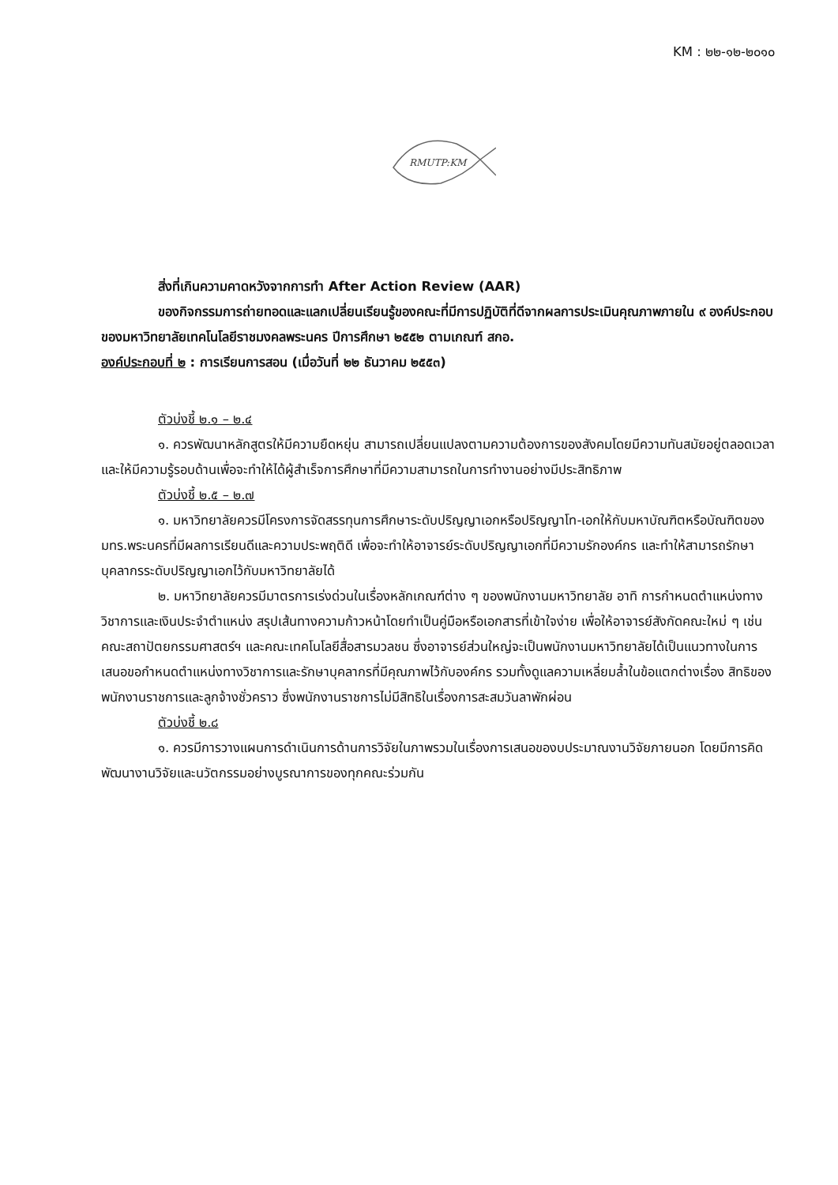KM : ๒๒-๑๒-๒๐๑๐
RMUTP:KM
สิ่งที่เกินความคาดหวังจากการทำ After Action Review (AAR)
ของกิจกรรมการถ่ายทอดและแลกเปลี่ยนเรียนรู้ของคณะที่มีการปฏิบัติที่ดีจากผลการประเมินคุณภาพภายใน ๙ องค์ประกอบ ของมหาวิทยาลัยเทคโนโลยีราชมงคลพระนคร ปีการศึกษา ๒๕๕๒ ตามเกณฑ์ สกอ.
องค์ประกอบที่ ๒ : การเรียนการสอน (เมื่อวันที่ ๒๒ ธันวาคม ๒๕๕๓)
ตัวบ่งชี้ ๒.๑ – ๒.๔
๑. ควรพัฒนาหลักสูตรให้มีความยืดหยุ่น สามารถเปลี่ยนแปลงตามความต้องการของสังคมโดยมีความทันสมัยอยู่ตลอดเวลาและให้มีความรู้รอบด้านเพื่อจะทำให้ได้ผู้สำเร็จการศึกษาที่มีความสามารถในการทำงานอย่างมีประสิทธิภาพ
ตัวบ่งชี้ ๒.๕ – ๒.๗
๑. มหาวิทยาลัยควรมีโครงการจัดสรรทุนการศึกษาระดับปริญญาเอกหรือปริญญาโท-เอกให้กับมหาบัณฑิตหรือบัณฑิตของ มทร.พระนครที่มีผลการเรียนดีและความประพฤติดี เพื่อจะทำให้อาจารย์ระดับปริญญาเอกที่มีความรักองค์กร และทำให้สามารถรักษาบุคลากรระดับปริญญาเอกไว้กับมหาวิทยาลัยได้
๒. มหาวิทยาลัยควรมีมาตรการเร่งด่วนในเรื่องหลักเกณฑ์ต่าง ๆ ของพนักงานมหาวิทยาลัย อาทิ การกำหนดตำแหน่งทางวิชาการและเงินประจำตำแหน่ง สรุปเส้นทางความก้าวหน้าโดยทำเป็นคู่มือหรือเอกสารที่เข้าใจง่าย เพื่อให้อาจารย์สังกัดคณะใหม่ ๆ เช่น คณะสถาปัตยกรรมศาสตร์ฯ และคณะเทคโนโลยีสื่อสารมวลชน ซึ่งอาจารย์ส่วนใหญ่จะเป็นพนักงานมหาวิทยาลัยได้เป็นแนวทางในการเสนอขอกำหนดตำแหน่งทางวิชาการและรักษาบุคลากรที่มีคุณภาพไว้กับองค์กร รวมทั้งดูแลความเหลี่ยมล้ำในข้อแตกต่างเรื่อง สิทธิของพนักงานราชการและลูกจ้างชั่วคราว ซึ่งพนักงานราชการไม่มีสิทธิในเรื่องการสะสมวันลาพักผ่อน
ตัวบ่งชี้ ๒.๘
๑. ควรมีการวางแผนการดำเนินการด้านการวิจัยในภาพรวมในเรื่องการเสนอของบประมาณงานวิจัยภายนอก โดยมีการคิดพัฒนางานวิจัยและนวัตกรรมอย่างบูรณาการของทุกคณะร่วมกัน